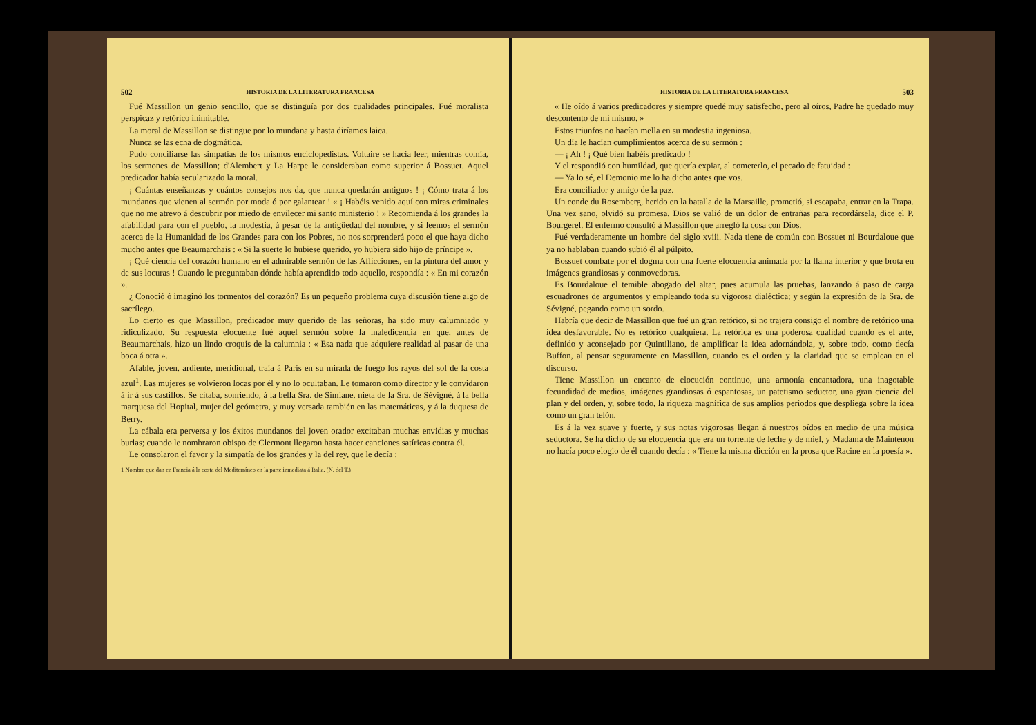502 HISTORIA DE LA LITERATURA FRANCESA
Fué Massillon un genio sencillo, que se distinguía por dos cualidades principales. Fué moralista perspicaz y retórico inimitable.
La moral de Massillon se distingue por lo mundana y hasta diríamos laica.
Nunca se las echa de dogmática.
Pudo conciliarse las simpatías de los mismos enciclopedistas. Voltaire se hacía leer, mientras comía, los sermones de Massillon; d'Alembert y La Harpe le consideraban como superior á Bossuet. Aquel predicador había secularizado la moral.
¡ Cuántas enseñanzas y cuántos consejos nos da, que nunca quedarán antiguos ! ¡ Cómo trata á los mundanos que vienen al sermón por moda ó por galantear ! « ¡ Habéis venido aquí con miras criminales que no me atrevo á descubrir por miedo de envilecer mi santo ministerio ! » Recomienda á los grandes la afabilidad para con el pueblo, la modestia, á pesar de la antigüedad del nombre, y si leemos el sermón acerca de la Humanidad de los Grandes para con los Pobres, no nos sorprenderá poco el que haya dicho mucho antes que Beaumarchais : « Si la suerte lo hubiese querido, yo hubiera sido hijo de príncipe ».
¡ Qué ciencia del corazón humano en el admirable sermón de las Aflicciones, en la pintura del amor y de sus locuras ! Cuando le preguntaban dónde había aprendido todo aquello, respondía : « En mi corazón ».
¿ Conoció ó imaginó los tormentos del corazón? Es un pequeño problema cuya discusión tiene algo de sacrílego.
Lo cierto es que Massillon, predicador muy querido de las señoras, ha sido muy calumniado y ridiculizado. Su respuesta elocuente fué aquel sermón sobre la maledicencia en que, antes de Beaumarchais, hizo un lindo croquis de la calumnia : « Esa nada que adquiere realidad al pasar de una boca á otra ».
Afable, joven, ardiente, meridional, traía á París en su mirada de fuego los rayos del sol de la costa azul<sup>1</sup>. Las mujeres se volvieron locas por él y no lo ocultaban. Le tomaron como director y le convidaron á ir á sus castillos. Se citaba, sonriendo, á la bella Sra. de Simiane, nieta de la Sra. de Sévigné, á la bella marquesa del Hopital, mujer del geómetra, y muy versada también en las matemáticas, y á la duquesa de Berry.
La cábala era perversa y los éxitos mundanos del joven orador excitaban muchas envidias y muchas burlas; cuando le nombraron obispo de Clermont llegaron hasta hacer canciones satíricas contra él.
Le consolaron el favor y la simpatía de los grandes y la del rey, que le decía :
1 Nombre que dan en Francia á la costa del Mediterráneo en la parte inmediata á Italia. (N. del T.)
HISTORIA DE LA LITERATURA FRANCESA 503
« He oído á varios predicadores y siempre quedé muy satisfecho, pero al oíros, Padre he quedado muy descontento de mí mismo. »
Estos triunfos no hacían mella en su modestia ingeniosa.
Un día le hacían cumplimientos acerca de su sermón :
— ¡ Ah ! ¡ Qué bien habéis predicado !
Y el respondió con humildad, que quería expiar, al cometerlo, el pecado de fatuidad :
— Ya lo sé, el Demonio me lo ha dicho antes que vos.
Era conciliador y amigo de la paz.
Un conde du Rosemberg, herido en la batalla de la Marsaille, prometió, si escapaba, entrar en la Trapa. Una vez sano, olvidó su promesa. Dios se valió de un dolor de entrañas para recordársela, dice el P. Bourgerel. El enfermo consultó á Massillon que arregló la cosa con Dios.
Fué verdaderamente un hombre del siglo xviii. Nada tiene de común con Bossuet ni Bourdaloue que ya no hablaban cuando subió él al púlpito.
Bossuet combate por el dogma con una fuerte elocuencia animada por la llama interior y que brota en imágenes grandiosas y conmovedoras.
Es Bourdaloue el temible abogado del altar, pues acumula las pruebas, lanzando á paso de carga escuadrones de argumentos y empleando toda su vigorosa dialéctica; y según la expresión de la Sra. de Sévigné, pegando como un sordo.
Habría que decir de Massillon que fué un gran retórico, si no trajera consigo el nombre de retórico una idea desfavorable. No es retórico cualquiera. La retórica es una poderosa cualidad cuando es el arte, definido y aconsejado por Quintiliano, de amplificar la idea adornándola, y, sobre todo, como decía Buffon, al pensar seguramente en Massillon, cuando es el orden y la claridad que se emplean en el discurso.
Tiene Massillon un encanto de elocución continuo, una armonía encantadora, una inagotable fecundidad de medios, imágenes grandiosas ó espantosas, un patetismo seductor, una gran ciencia del plan y del orden, y, sobre todo, la riqueza magnífica de sus amplios períodos que despliega sobre la idea como un gran telón.
Es á la vez suave y fuerte, y sus notas vigorosas llegan á nuestros oídos en medio de una música seductora. Se ha dicho de su elocuencia que era un torrente de leche y de miel, y Madama de Maintenon no hacía poco elogio de él cuando decía : « Tiene la misma dicción en la prosa que Racine en la poesía ».